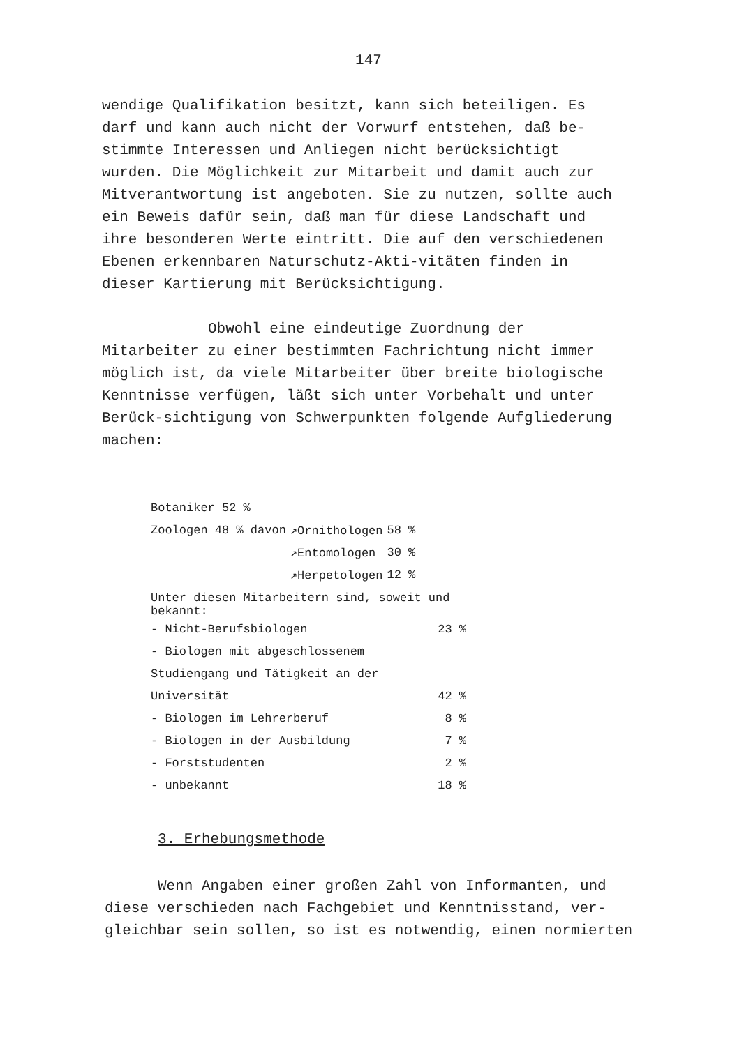147
wendige Qualifikation besitzt, kann sich beteiligen. Es darf und kann auch nicht der Vorwurf entstehen, daß be-stimmte Interessen und Anliegen nicht berücksichtigt wurden. Die Möglichkeit zur Mitarbeit und damit auch zur Mitverantwortung ist angeboten. Sie zu nutzen, sollte auch ein Beweis dafür sein, daß man für diese Landschaft und ihre besonderen Werte eintritt. Die auf den verschiedenen Ebenen erkennbaren Naturschutz-Akti-vitäten finden in dieser Kartierung mit Berücksichtigung.
Obwohl eine eindeutige Zuordnung der Mitarbeiter zu einer bestimmten Fachrichtung nicht immer möglich ist, da viele Mitarbeiter über breite biologische Kenntnisse verfügen, läßt sich unter Vorbehalt und unter Berück-sichtigung von Schwerpunkten folgende Aufgliederung machen:
| Botaniker 52 % | | |
| Zoologen 48 % davon | ↗Ornithologen | 58 % |
| | ↗Entomologen | 30 % |
| | ↗Herpetologen | 12 % |
| Unter diesen Mitarbeitern sind, soweit und bekannt: | |
| - Nicht-Berufsbiologen | 23 % |
| - Biologen mit abgeschlossenem | |
| Studiengang und Tätigkeit an der | |
| Universität | 42 % |
| - Biologen im Lehrerberuf | 8 % |
| - Biologen in der Ausbildung | 7 % |
| - Forststudenten | 2 % |
| - unbekannt | 18 % |
3. Erhebungsmethode
Wenn Angaben einer großen Zahl von Informanten, und diese verschieden nach Fachgebiet und Kenntnisstand, ver-gleichbar sein sollen, so ist es notwendig, einen normierten